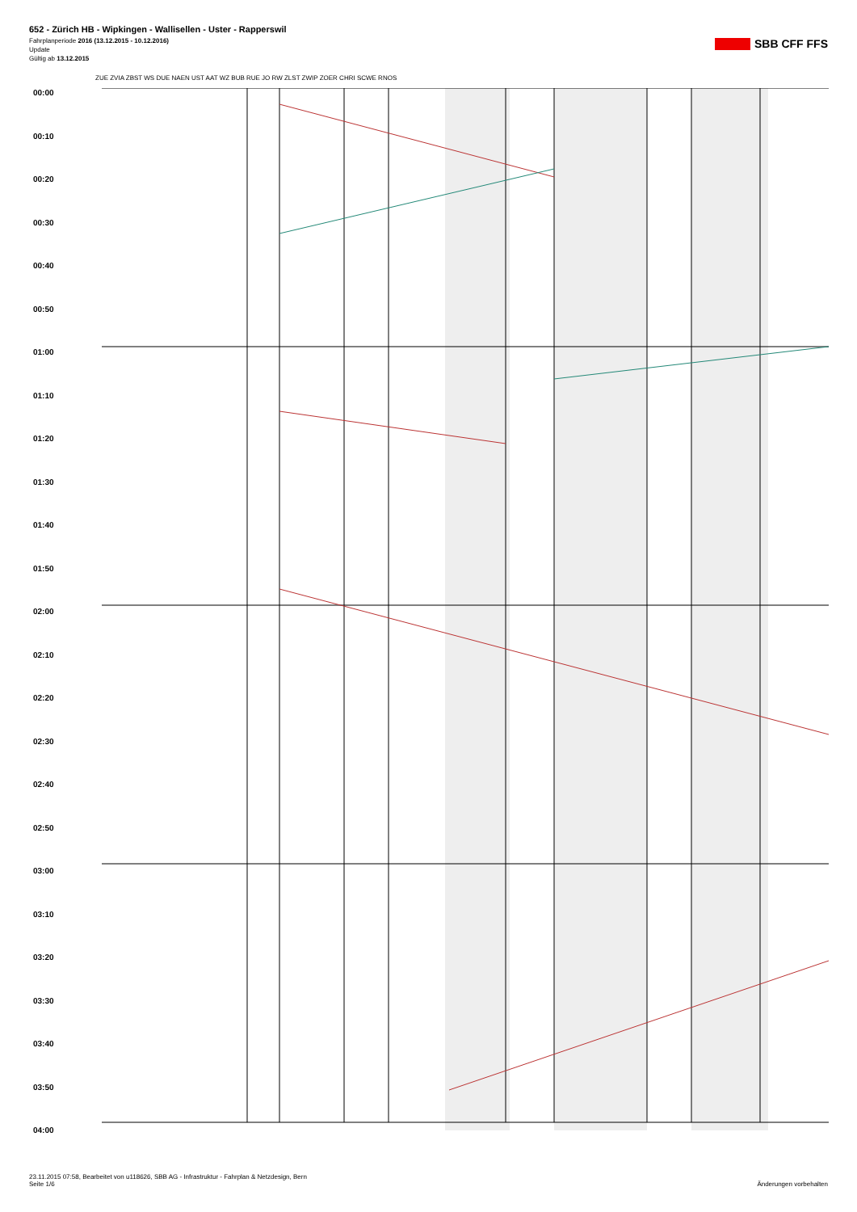652 - Zürich HB - Wipkingen - Wallisellen - Uster - Rapperswil
Fahrplanperiode 2016 (13.12.2015 - 10.12.2016)
Update
Gültig ab 13.12.2015
SBB CFF FFS
ZUE ZVIA ZBST WS DUE NAEN UST AAT WZ BUB RUE JO RW ZLST ZWIP ZOER CHRI SCWE RNOS
00:00
00:10
00:20
00:30
00:40
00:50
01:00
01:10
01:20
01:30
01:40
01:50
02:00
02:10
02:20
02:30
02:40
02:50
03:00
03:10
03:20
03:30
03:40
03:50
04:00
23.11.2015 07:58, Bearbeitet von u118626, SBB AG - Infrastruktur - Fahrplan & Netzdesign, Bern
Seite 1/6
Änderungen vorbehalten